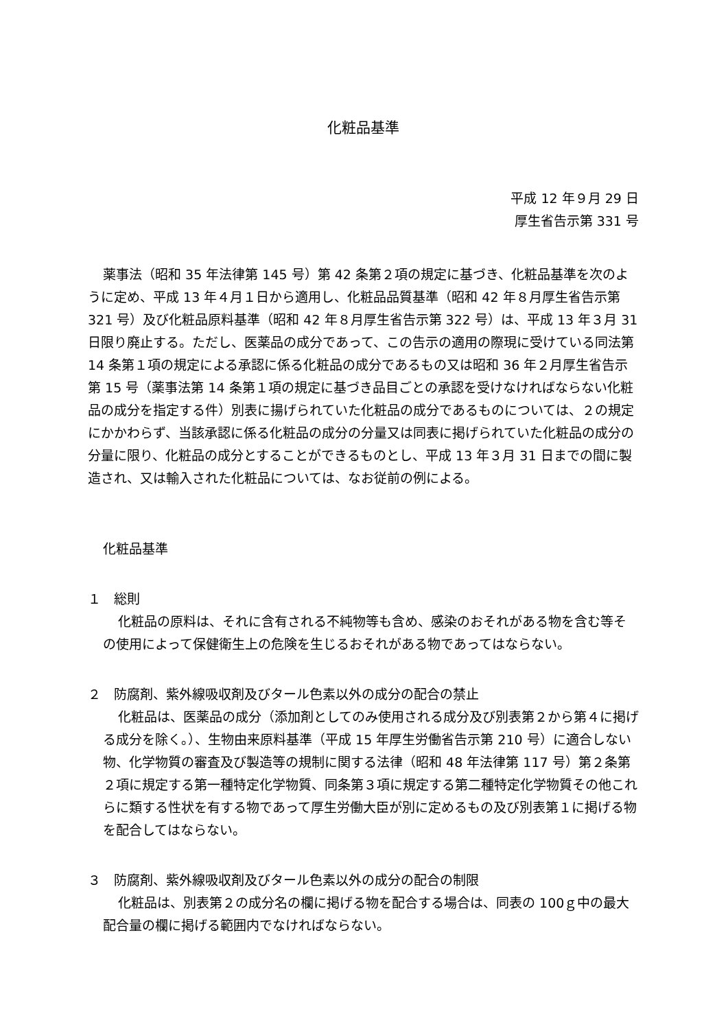化粧品基準
平成 12 年９月 29 日
厚生省告示第 331 号
薬事法（昭和 35 年法律第 145 号）第 42 条第２項の規定に基づき、化粧品基準を次のように定め、平成 13 年４月１日から適用し、化粧品品質基準（昭和 42 年８月厚生省告示第 321 号）及び化粧品原料基準（昭和 42 年８月厚生省告示第 322 号）は、平成 13 年３月 31 日限り廃止する。ただし、医薬品の成分であって、この告示の適用の際現に受けている同法第 14 条第１項の規定による承認に係る化粧品の成分であるもの又は昭和 36 年２月厚生省告示第 15 号（薬事法第 14 条第１項の規定に基づき品目ごとの承認を受けなければならない化粧品の成分を指定する件）別表に揚げられていた化粧品の成分であるものについては、２の規定にかかわらず、当該承認に係る化粧品の成分の分量又は同表に掲げられていた化粧品の成分の分量に限り、化粧品の成分とすることができるものとし、平成 13 年３月 31 日までの間に製造され、又は輸入された化粧品については、なお従前の例による。
化粧品基準
１　総則
化粧品の原料は、それに含有される不純物等も含め、感染のおそれがある物を含む等その使用によって保健衛生上の危険を生じるおそれがある物であってはならない。
２　防腐剤、紫外線吸収剤及びタール色素以外の成分の配合の禁止
化粧品は、医薬品の成分（添加剤としてのみ使用される成分及び別表第２から第４に掲げる成分を除く。）、生物由来原料基準（平成 15 年厚生労働省告示第 210 号）に適合しない物、化学物質の審査及び製造等の規制に関する法律（昭和 48 年法律第 117 号）第２条第２項に規定する第一種特定化学物質、同条第３項に規定する第二種特定化学物質その他これらに類する性状を有する物であって厚生労働大臣が別に定めるもの及び別表第１に掲げる物を配合してはならない。
３　防腐剤、紫外線吸収剤及びタール色素以外の成分の配合の制限
化粧品は、別表第２の成分名の欄に掲げる物を配合する場合は、同表の 100ｇ中の最大配合量の欄に掲げる範囲内でなければならない。